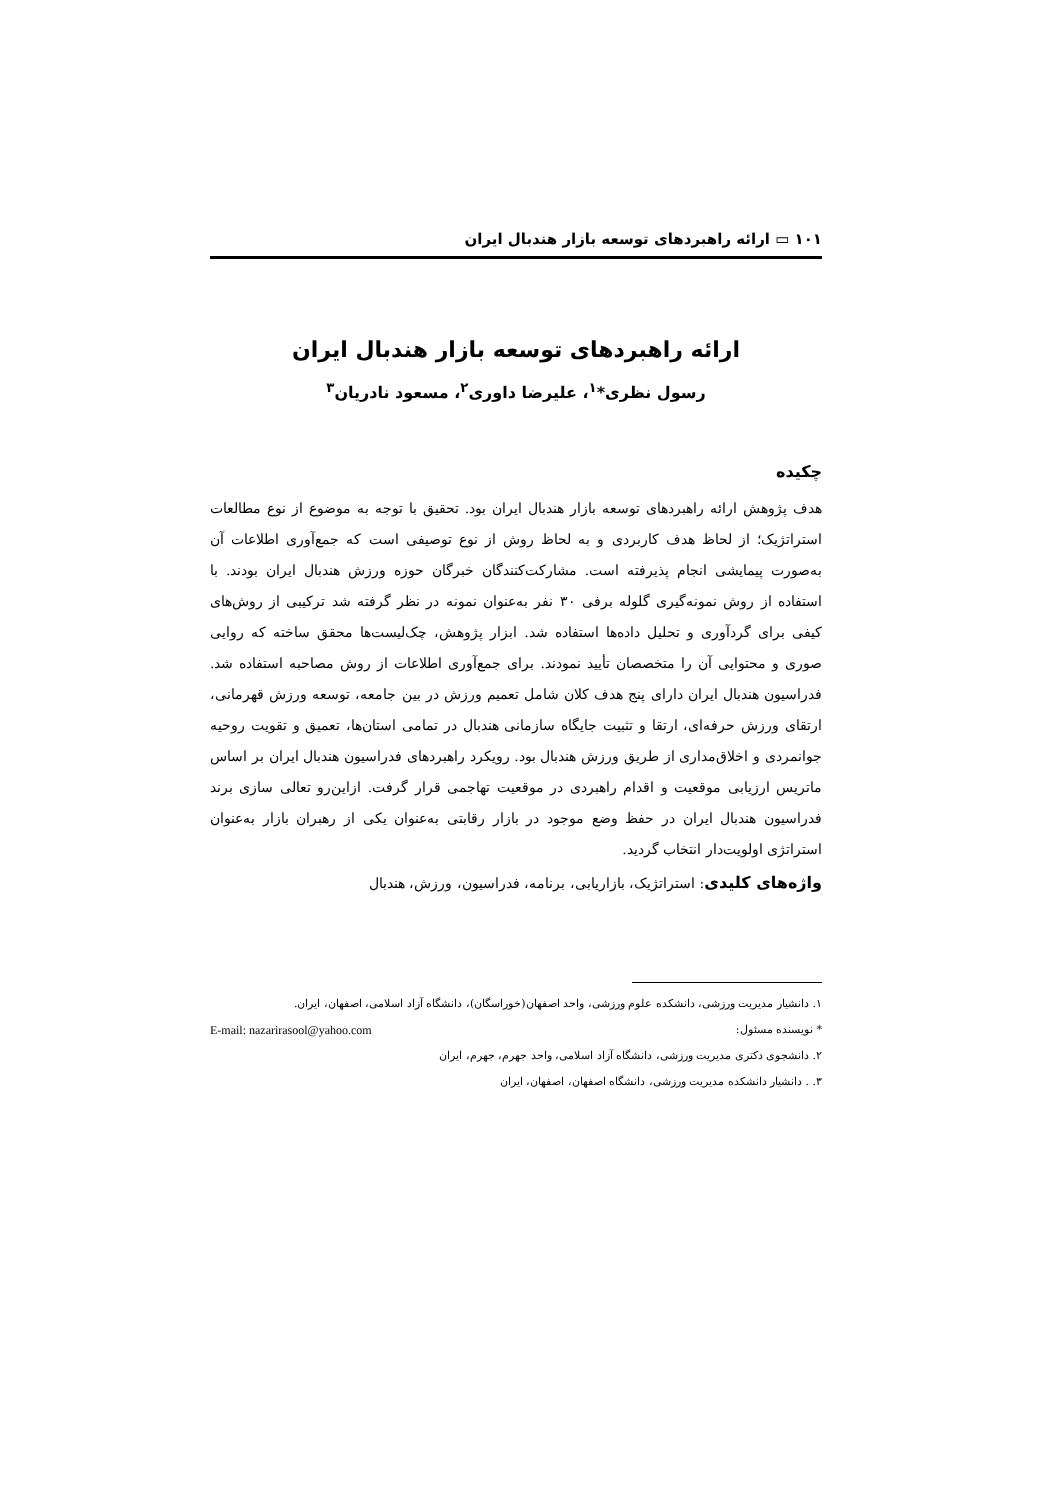۱۰۱ ▭ ارائه راهبردهای توسعه بازار هندبال ایران
ارائه راهبردهای توسعه بازار هندبال ایران
رسول نظری*<sup>۱</sup>، علیرضا داوری<sup>۲</sup>، مسعود نادریان<sup>۳</sup>
چکیده
هدف پژوهش ارائه راهبردهای توسعه بازار هندبال ایران بود. تحقیق با توجه به موضوع از نوع مطالعات استراتژیک؛ از لحاظ هدف کاربردی و به لحاظ روش از نوع توصیفی است که جمع‌آوری اطلاعات آن به‌صورت پیمایشی انجام پذیرفته است. مشارکت‌کنندگان خبرگان حوزه ورزش هندبال ایران بودند. با استفاده از روش نمونه‌گیری گلوله برفی ۳۰ نفر به‌عنوان نمونه در نظر گرفته شد ترکیبی از روش‌های کیفی برای گردآوری و تحلیل داده‌ها استفاده شد. ابزار پژوهش، چک‌لیست‌ها محقق ساخته که روایی صوری و محتوایی آن را متخصصان تأیید نمودند. برای جمع‌آوری اطلاعات از روش مصاحبه استفاده شد. فدراسیون هندبال ایران دارای پنج هدف کلان شامل تعمیم ورزش در بین جامعه، توسعه ورزش قهرمانی، ارتقای ورزش حرفه‌ای، ارتقا و تثبیت جایگاه سازمانی هندبال در تمامی استان‌ها، تعمیق و تقویت روحیه جوانمردی و اخلاق‌مداری از طریق ورزش هندبال بود. رویکرد راهبردهای فدراسیون هندبال ایران بر اساس ماتریس ارزیابی موقعیت و اقدام راهبردی در موقعیت تهاجمی قرار گرفت. ازاین‌رو تعالی سازی برند فدراسیون هندبال ایران در حفظ وضع موجود در بازار رقابتی به‌عنوان یکی از رهبران بازار به‌عنوان استراتژی اولویت‌دار انتخاب گردید.
واژه‌های کلیدی: استراتژیک، بازاریابی، برنامه، فدراسیون، ورزش، هندبال
۱. دانشیار مدیریت ورزشی، دانشکده علوم ورزشی، واحد اصفهان(خوراسگان)، دانشگاه آزاد اسلامی، اصفهان، ایران.
* نویسنده مسئول: E-mail: nazarirasool@yahoo.com
۲. دانشجوی دکتری مدیریت ورزشی، دانشگاه آزاد اسلامی، واحد جهرم، جهرم، ایران
۳. . دانشیار دانشکده مدیریت ورزشی، دانشگاه اصفهان، اصفهان، ایران